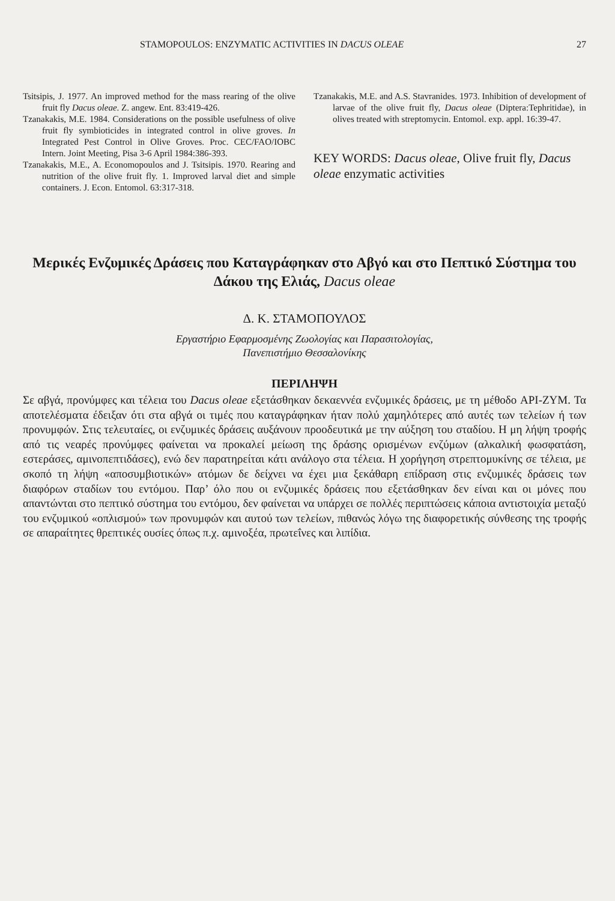STAMOPOULOS: ENZYMATIC ACTIVITIES IN DACUS OLEAE 27
Tsitsipis, J. 1977. An improved method for the mass rearing of the olive fruit fly Dacus oleae. Z. angew. Ent. 83:419-426.
Tzanakakis, M.E. 1984. Considerations on the possible usefulness of olive fruit fly symbioticides in integrated control in olive groves. In Integrated Pest Control in Olive Groves. Proc. CEC/FAO/IOBC Intern. Joint Meeting, Pisa 3-6 April 1984:386-393.
Tzanakakis, M.E., A. Economopoulos and J. Tsitsipis. 1970. Rearing and nutrition of the olive fruit fly. 1. Improved larval diet and simple containers. J. Econ. Entomol. 63:317-318.
Tzanakakis, M.E. and A.S. Stavranides. 1973. Inhibition of development of larvae of the olive fruit fly, Dacus oleae (Diptera:Tephritidae), in olives treated with streptomycin. Entomol. exp. appl. 16:39-47.
KEY WORDS: Dacus oleae, Olive fruit fly, Dacus oleae enzymatic activities
Μερικές Ενζυμικές Δράσεις που Καταγράφηκαν στο Αβγό και στο Πεπτικό Σύστημα του Δάκου της Ελιάς, Dacus oleae
Δ. Κ. ΣΤΑΜΟΠΟΥΛΟΣ
Εργαστήριο Εφαρμοσμένης Ζωολογίας και Παρασιτολογίας,
Πανεπιστήμιο Θεσσαλονίκης
ΠΕΡΙΛΗΨΗ
Σε αβγά, προνύμφες και τέλεια του Dacus oleae εξετάσθηκαν δεκαεννέα ενζυμικές δράσεις, με τη μέθοδο API-ZYM. Τα αποτελέσματα έδειξαν ότι στα αβγά οι τιμές που καταγράφηκαν ήταν πολύ χαμηλότερες από αυτές των τελείων ή των προνυμφών. Στις τελευταίες, οι ενζυμικές δράσεις αυξάνουν προοδευτικά με την αύξηση του σταδίου. Η μη λήψη τροφής από τις νεαρές προνύμφες φαίνεται να προκαλεί μείωση της δράσης ορισμένων ενζύμων (αλκαλική φωσφατάση, εστεράσες, αμινοπεπτιδάσες), ενώ δεν παρατηρείται κάτι ανάλογο στα τέλεια. Η χορήγηση στρεπτομυκίνης σε τέλεια, με σκοπό τη λήψη «αποσυμβιοτικών» ατόμων δε δείχνει να έχει μια ξεκάθαρη επίδραση στις ενζυμικές δράσεις των διαφόρων σταδίων του εντόμου. Παρ’ όλο που οι ενζυμικές δράσεις που εξετάσθηκαν δεν είναι και οι μόνες που απαντώνται στο πεπτικό σύστημα του εντόμου, δεν φαίνεται να υπάρχει σε πολλές περιπτώσεις κάποια αντιστοιχία μεταξύ του ενζυμικού «οπλισμού» των προνυμφών και αυτού των τελείων, πιθανώς λόγω της διαφορετικής σύνθεσης της τροφής σε απαραίτητες θρεπτικές ουσίες όπως π.χ. αμινοξέα, πρωτεΐνες και λιπίδια.